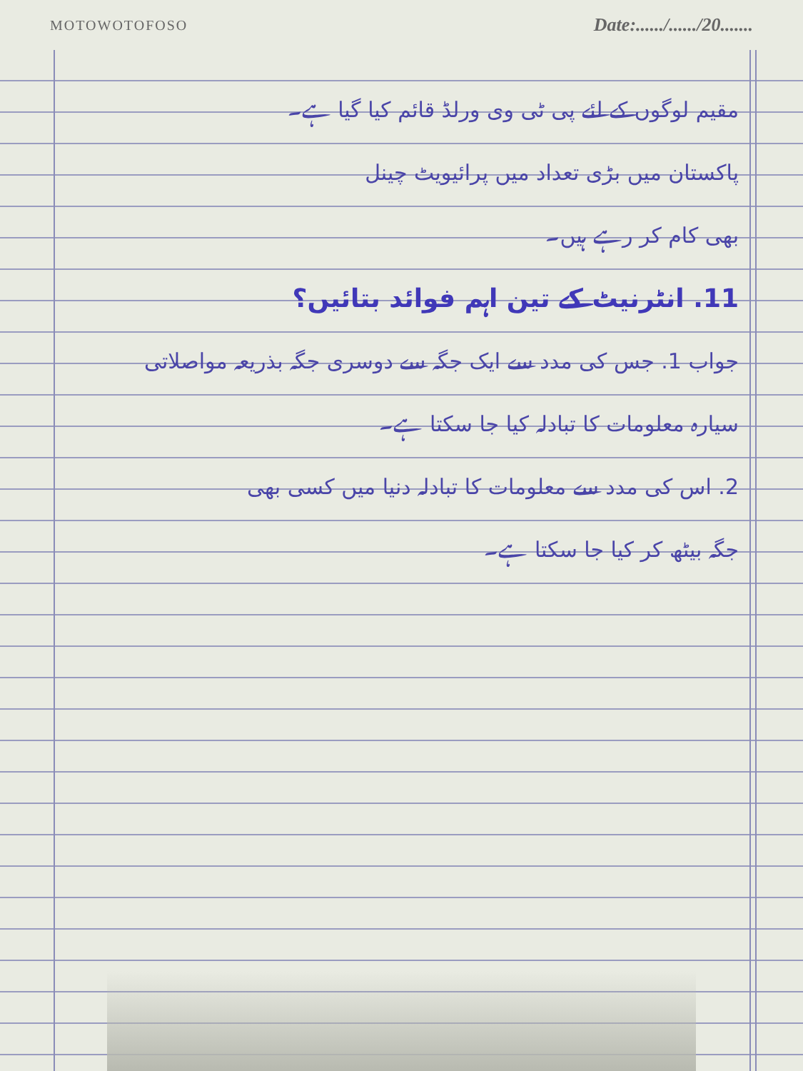MOTOWOTOFOSO Date:....../....../20.......
مقیم لوگوں کے لئے پی ٹی وی ورلڈ قائم کیا گیا ہے۔
پاکستان میں بڑی تعداد میں پرائیویٹ چینل
بھی کام کر رہے ہیں۔
11. انٹرنیٹ کے تین اہم فوائد بتائیں؟
جواب 1. جس کی مدد سے ایک جگہ سے دوسری جگہ بذریعہ مواصلاتی
سیارہ معلومات کا تبادلہ کیا جا سکتا ہے۔
2. اس کی مدد سے معلومات کا تبادلہ دنیا میں کسی بھی
جگہ بیٹھ کر کیا جا سکتا ہے۔